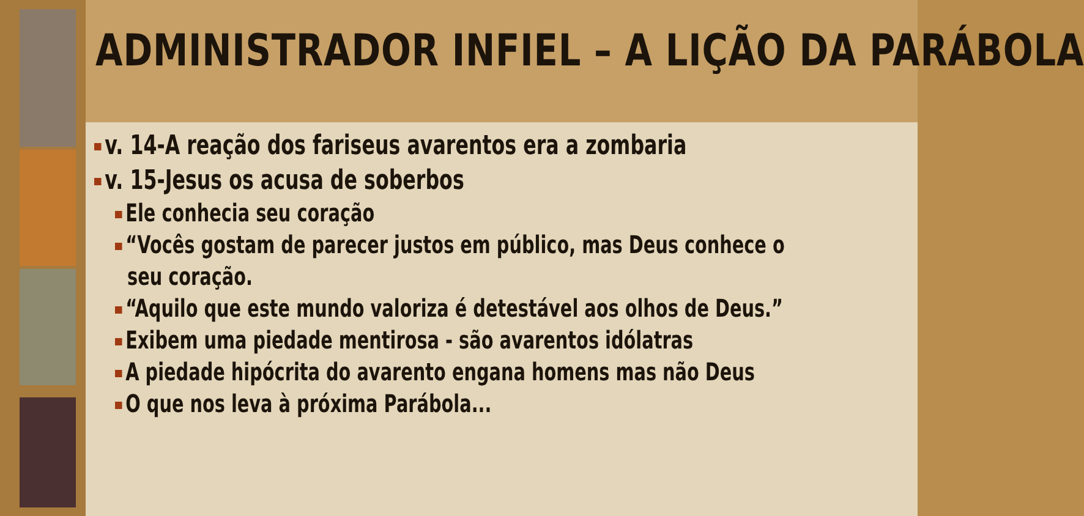ADMINISTRADOR INFIEL – A LIÇÃO DA PARÁBOLA
v. 14-A reação dos fariseus avarentos era a zombaria
v. 15-Jesus os acusa de soberbos
Ele conhecia seu coração
“Vocês gostam de parecer justos em público, mas Deus conhece o
seu coração.
“Aquilo que este mundo valoriza é detestável aos olhos de Deus.”
Exibem uma piedade mentirosa - são avarentos idólatras
A piedade hipócrita do avarento engana homens mas não Deus
O que nos leva à próxima Parábola...